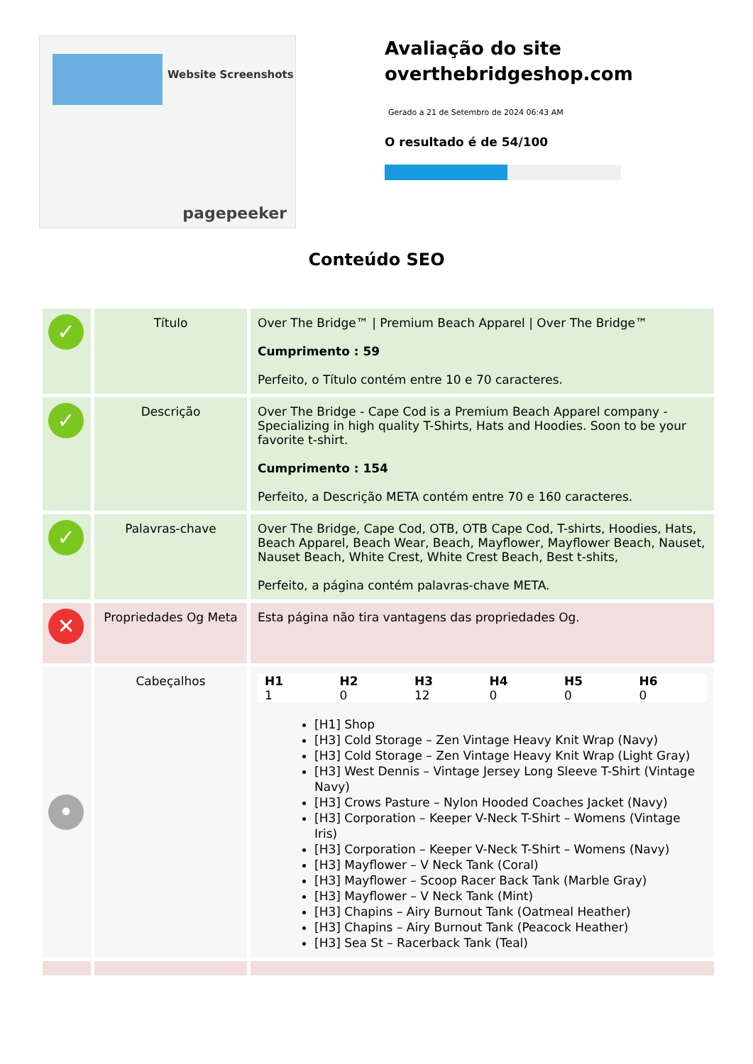Website Screenshots
pagepeeker
Avaliação do site overthebridgeshop.com
Gerado a 21 de Setembro de 2024 06:43 AM
O resultado é de 54/100
Conteúdo SEO
| ✓ | Título | Over The Bridge™ / Premium Beach Apparel / Over The Bridge™ Cumprimento : 59 Perfeito, o Título contém entre 10 e 70 caracteres. |
| ✓ | Descrição | Over The Bridge - Cape Cod is a Premium Beach Apparel company - Specializing in high quality T-Shirts, Hats and Hoodies. Soon to be your favorite t-shirt. Cumprimento : 154 Perfeito, a Descrição META contém entre 70 e 160 caracteres. |
| ✓ | Palavras-chave | Over The Bridge, Cape Cod, OTB, OTB Cape Cod, T-shirts, Hoodies, Hats, Beach Apparel, Beach Wear, Beach, Mayflower, Mayflower Beach, Nauset, Nauset Beach, White Crest, White Crest Beach, Best t-shits, Perfeito, a página contém palavras-chave META. |
| ✕ | Propriedades Og Meta | Esta página não tira vantagens das propriedades Og. |
| • | Cabeçalhos | / H1 / H2 / H3 / H4 / H5 / H6 / / --- / --- / --- / --- / --- / --- / / 1 / 0 / 12 / 0 / 0 / 0 / [H1] Shop [H3] Cold Storage – Zen Vintage Heavy Knit Wrap (Navy) [H3] Cold Storage – Zen Vintage Heavy Knit Wrap (Light Gray) [H3] West Dennis – Vintage Jersey Long Sleeve T-Shirt (Vintage Navy) [H3] Crows Pasture – Nylon Hooded Coaches Jacket (Navy) [H3] Corporation – Keeper V-Neck T-Shirt – Womens (Vintage Iris) [H3] Corporation – Keeper V-Neck T-Shirt – Womens (Navy) [H3] Mayflower – V Neck Tank (Coral) [H3] Mayflower – Scoop Racer Back Tank (Marble Gray) [H3] Mayflower – V Neck Tank (Mint) [H3] Chapins – Airy Burnout Tank (Oatmeal Heather) [H3] Chapins – Airy Burnout Tank (Peacock Heather) [H3] Sea St – Racerback Tank (Teal) |